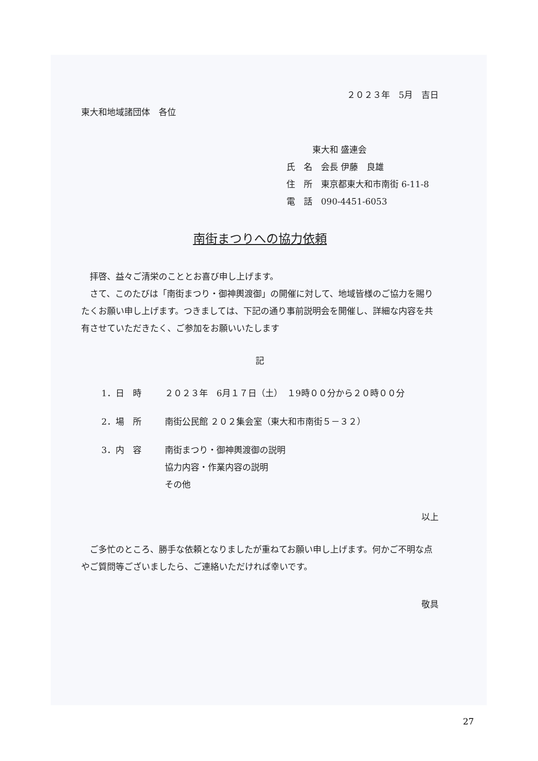２０２３年　5月　吉日
東大和地域諸団体　各位
　　　東大和 盛連会
氏　名　会長 伊藤　良雄
住　所　東京都東大和市南街 6-11-8
電　話　090-4451-6053
南街まつりへの協力依頼
拝啓、益々ご清栄のこととお喜び申し上げます。
さて、このたびは「南街まつり・御神輿渡御」の開催に対して、地域皆様のご協力を賜りたくお願い申し上げます。つきましては、下記の通り事前説明会を開催し、詳細な内容を共有させていただきたく、ご参加をお願いいたします
記
1．日　時 ２０２３年　6月１７日（土）　１9時００分から２０時００分
2．場　所 南街公民館 ２０２集会室（東大和市南街５－３２）
3．内　容 南街まつり・御神輿渡御の説明
協力内容・作業内容の説明
その他
以上
ご多忙のところ、勝手な依頼となりましたが重ねてお願い申し上げます。何かご不明な点やご質問等ございましたら、ご連絡いただければ幸いです。
敬具
27